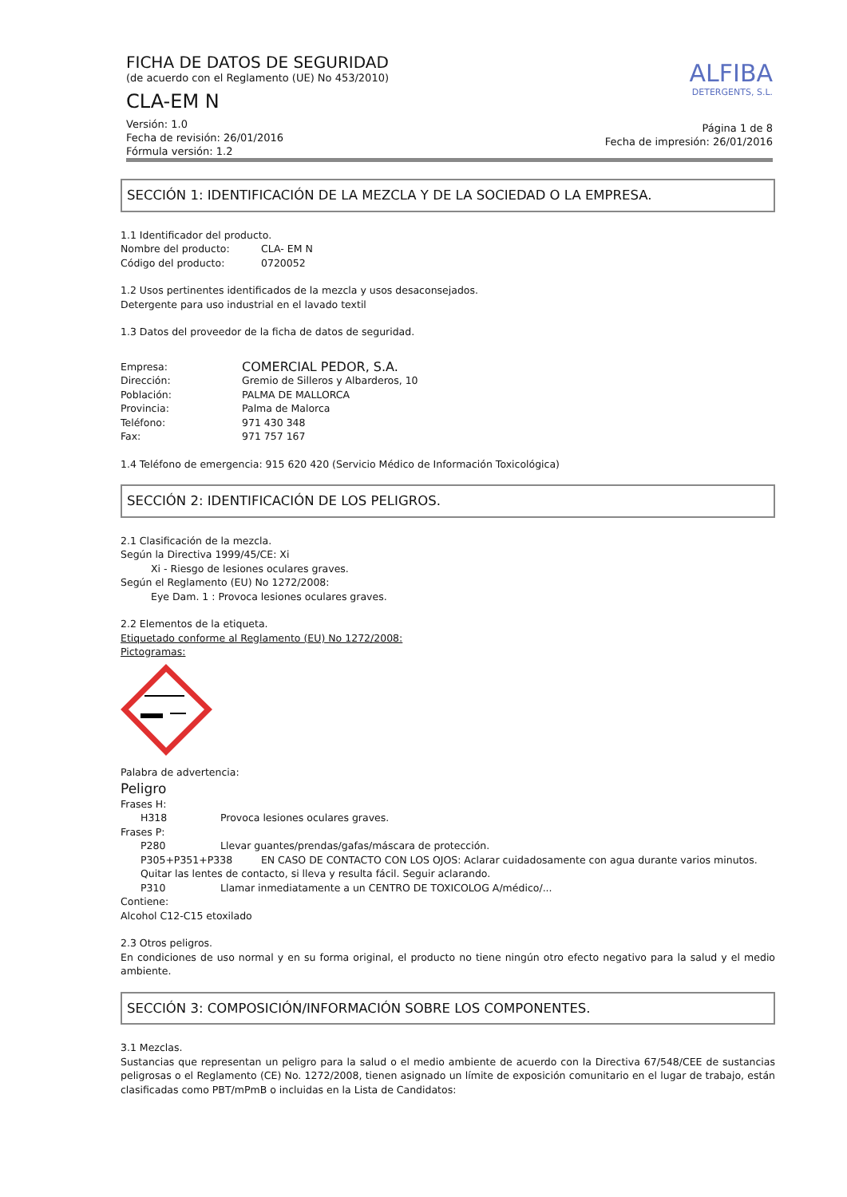FICHA DE DATOS DE SEGURIDAD
(de acuerdo con el Reglamento (UE) No 453/2010)
CLA-EM N
Versión: 1.0
Fecha de revisión: 26/01/2016
Fórmula versión: 1.2
ALFIBA
DETERGENTS, S.L.
Página 1 de 8
Fecha de impresión: 26/01/2016
SECCIÓN 1: IDENTIFICACIÓN DE LA MEZCLA Y DE LA SOCIEDAD O LA EMPRESA.
1.1 Identificador del producto.
Nombre del producto: CLA- EM N
Código del producto: 0720052
1.2 Usos pertinentes identificados de la mezcla y usos desaconsejados.
Detergente para uso industrial en el lavado textil
1.3 Datos del proveedor de la ficha de datos de seguridad.
Empresa: COMERCIAL PEDOR, S.A.
Dirección: Gremio de Silleros y Albarderos, 10
Población: PALMA DE MALLORCA
Provincia: Palma de Malorca
Teléfono: 971 430 348
Fax: 971 757 167
1.4 Teléfono de emergencia: 915 620 420 (Servicio Médico de Información Toxicológica)
SECCIÓN 2: IDENTIFICACIÓN DE LOS PELIGROS.
2.1 Clasificación de la mezcla.
Según la Directiva 1999/45/CE: Xi
Xi - Riesgo de lesiones oculares graves.
Según el Reglamento (EU) No 1272/2008:
Eye Dam. 1 : Provoca lesiones oculares graves.
2.2 Elementos de la etiqueta.
Etiquetado conforme al Reglamento (EU) No 1272/2008:
Pictogramas:
Palabra de advertencia:
Peligro
Frases H:
H318 Provoca lesiones oculares graves.
Frases P:
P280 Llevar guantes/prendas/gafas/máscara de protección.
P305+P351+P338 EN CASO DE CONTACTO CON LOS OJOS: Aclarar cuidadosamente con agua durante varios minutos. Quitar las lentes de contacto, si lleva y resulta fácil. Seguir aclarando.
P310 Llamar inmediatamente a un CENTRO DE TOXICOLOG A/médico/...
Contiene:
Alcohol C12-C15 etoxilado
2.3 Otros peligros.
En condiciones de uso normal y en su forma original, el producto no tiene ningún otro efecto negativo para la salud y el medio ambiente.
SECCIÓN 3: COMPOSICIÓN/INFORMACIÓN SOBRE LOS COMPONENTES.
3.1 Mezclas.
Sustancias que representan un peligro para la salud o el medio ambiente de acuerdo con la Directiva 67/548/CEE de sustancias peligrosas o el Reglamento (CE) No. 1272/2008, tienen asignado un límite de exposición comunitario en el lugar de trabajo, están clasificadas como PBT/mPmB o incluidas en la Lista de Candidatos: